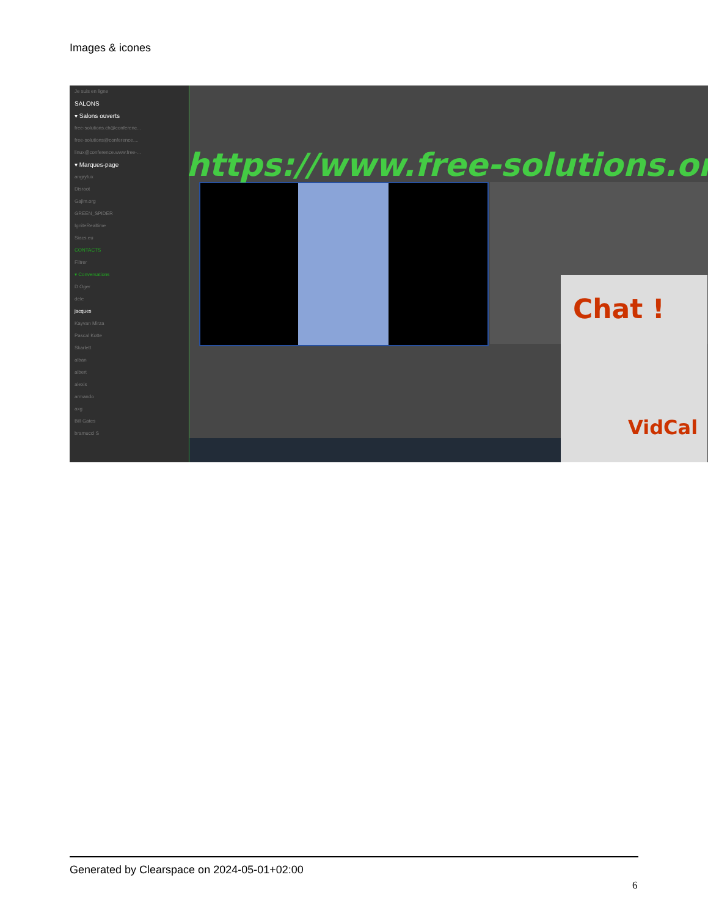Images & icones
Je suis en ligne
SALONS
▾ Salons ouverts
free-solutions.ch@conferenc...
free-solutions@conference....
linux@conference.www.free-...
▾ Marques-page
angrytux
Disroot
Gajim.org
GREEN_SPIDER
IgniteRealtime
Siacs.eu
CONTACTS
Filtrer
▾ Conversations
D Oger
dele
jacques
Kayvan Mirza
Pascal Kotte
Skarlett
alban
albert
alexis
armando
axg
Bill Gates
bramucci S
https://www.free-solutions.org/
Chat !
VidCal
Generated by Clearspace on 2024-05-01+02:00
6